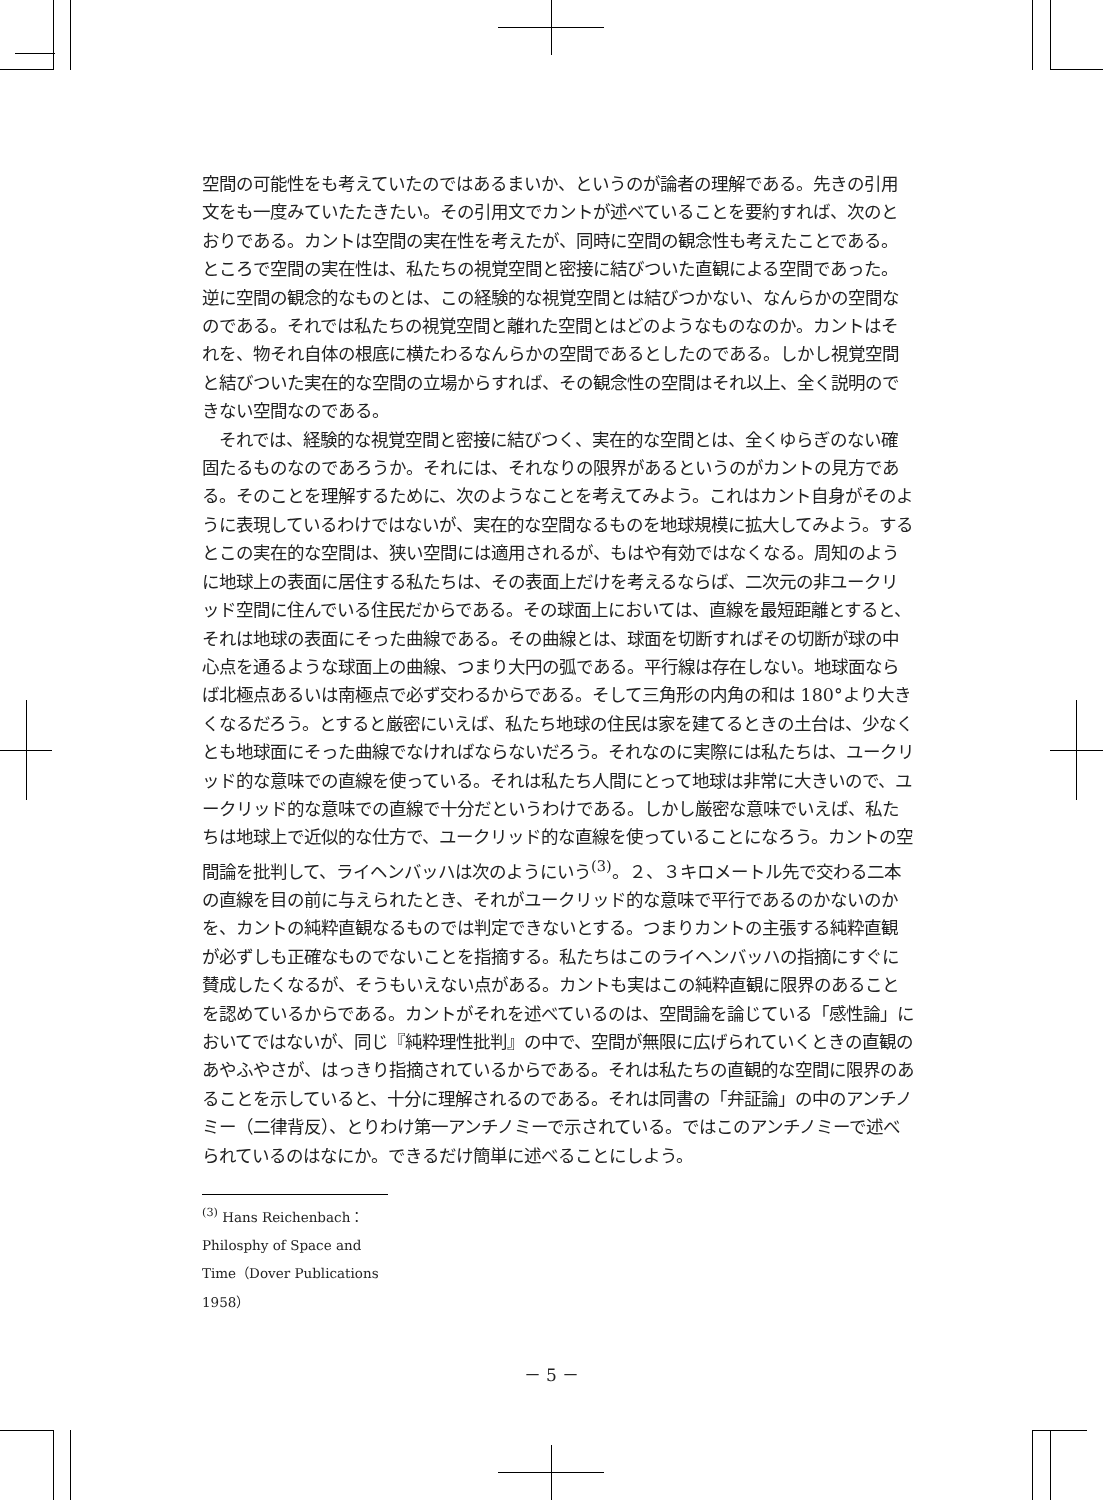空間の可能性をも考えていたのではあるまいか、というのが論者の理解である。先きの引用文をも一度みていたたきたい。その引用文でカントが述べていることを要約すれば、次のとおりである。カントは空間の実在性を考えたが、同時に空間の観念性も考えたことである。ところで空間の実在性は、私たちの視覚空間と密接に結びついた直観による空間であった。逆に空間の観念的なものとは、この経験的な視覚空間とは結びつかない、なんらかの空間なのである。それでは私たちの視覚空間と離れた空間とはどのようなものなのか。カントはそれを、物それ自体の根底に横たわるなんらかの空間であるとしたのである。しかし視覚空間と結びついた実在的な空間の立場からすれば、その観念性の空間はそれ以上、全く説明のできない空間なのである。
　それでは、経験的な視覚空間と密接に結びつく、実在的な空間とは、全くゆらぎのない確固たるものなのであろうか。それには、それなりの限界があるというのがカントの見方である。そのことを理解するために、次のようなことを考えてみよう。これはカント自身がそのように表現しているわけではないが、実在的な空間なるものを地球規模に拡大してみよう。するとこの実在的な空間は、狭い空間には適用されるが、もはや有効ではなくなる。周知のように地球上の表面に居住する私たちは、その表面上だけを考えるならば、二次元の非ユークリッド空間に住んでいる住民だからである。その球面上においては、直線を最短距離とすると、それは地球の表面にそった曲線である。その曲線とは、球面を切断すればその切断が球の中心点を通るような球面上の曲線、つまり大円の弧である。平行線は存在しない。地球面ならば北極点あるいは南極点で必ず交わるからである。そして三角形の内角の和は 180°より大きくなるだろう。とすると厳密にいえば、私たち地球の住民は家を建てるときの土台は、少なくとも地球面にそった曲線でなければならないだろう。それなのに実際には私たちは、ユークリッド的な意味での直線を使っている。それは私たち人間にとって地球は非常に大きいので、ユークリッド的な意味での直線で十分だというわけである。しかし厳密な意味でいえば、私たちは地球上で近似的な仕方で、ユークリッド的な直線を使っていることになろう。カントの空間論を批判して、ライヘンバッハは次のようにいう<sup>(3)</sup>。２、３キロメートル先で交わる二本の直線を目の前に与えられたとき、それがユークリッド的な意味で平行であるのかないのかを、カントの純粋直観なるものでは判定できないとする。つまりカントの主張する純粋直観が必ずしも正確なものでないことを指摘する。私たちはこのライヘンバッハの指摘にすぐに賛成したくなるが、そうもいえない点がある。カントも実はこの純粋直観に限界のあることを認めているからである。カントがそれを述べているのは、空間論を論じている「感性論」においてではないが、同じ『純粋理性批判』の中で、空間が無限に広げられていくときの直観のあやふやさが、はっきり指摘されているからである。それは私たちの直観的な空間に限界のあることを示していると、十分に理解されるのである。それは同書の「弁証論」の中のアンチノミー（二律背反）、とりわけ第一アンチノミーで示されている。ではこのアンチノミーで述べられているのはなにか。できるだけ簡単に述べることにしよう。
<sup>(3)</sup> Hans Reichenbach：Philosphy of Space and Time（Dover Publications 1958）
－ 5 －